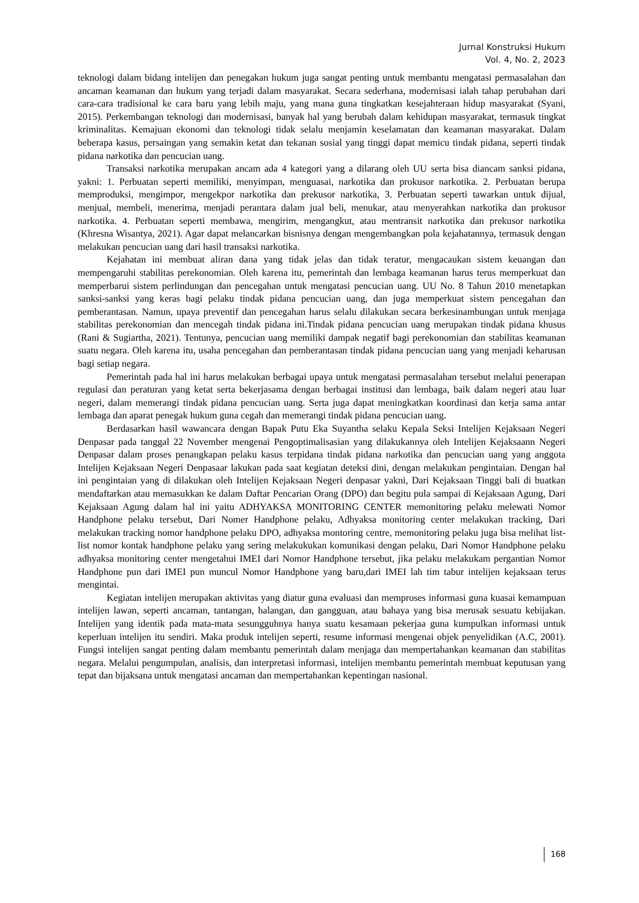Jurnal Konstruksi Hukum
Vol. 4, No. 2, 2023
teknologi dalam bidang intelijen dan penegakan hukum juga sangat penting untuk membantu mengatasi permasalahan dan ancaman keamanan dan hukum yang terjadi dalam masyarakat. Secara sederhana, modernisasi ialah tahap perubahan dari cara-cara tradisional ke cara baru yang lebih maju, yang mana guna tingkatkan kesejahteraan hidup masyarakat (Syani, 2015). Perkembangan teknologi dan modernisasi, banyak hal yang berubah dalam kehidupan masyarakat, termasuk tingkat kriminalitas. Kemajuan ekonomi dan teknologi tidak selalu menjamin keselamatan dan keamanan masyarakat. Dalam beberapa kasus, persaingan yang semakin ketat dan tekanan sosial yang tinggi dapat memicu tindak pidana, seperti tindak pidana narkotika dan pencucian uang.
Transaksi narkotika merupakan ancam ada 4 kategori yang a dilarang oleh UU serta bisa diancam sanksi pidana, yakni: 1. Perbuatan seperti memiliki, menyimpan, menguasai, narkotika dan prokusor narkotika. 2. Perbuatan berupa memproduksi, mengimpor, mengekpor narkotika dan prekusor narkotika, 3. Perbuatan seperti tawarkan untuk dijual, menjual, membeli, menerima, menjadi perantara dalam jual beli, menukar, atau menyerahkan narkotika dan prokusor narkotika. 4. Perbuatan seperti membawa, mengirim, mengangkut, atau mentransit narkotika dan prekusor narkotika (Khresna Wisantya, 2021). Agar dapat melancarkan bisnisnya dengan mengembangkan pola kejahatannya, termasuk dengan melakukan pencucian uang dari hasil transaksi narkotika.
Kejahatan ini membuat aliran dana yang tidak jelas dan tidak teratur, mengacaukan sistem keuangan dan mempengaruhi stabilitas perekonomian. Oleh karena itu, pemerintah dan lembaga keamanan harus terus memperkuat dan memperbarui sistem perlindungan dan pencegahan untuk mengatasi pencucian uang. UU No. 8 Tahun 2010 menetapkan sanksi-sanksi yang keras bagi pelaku tindak pidana pencucian uang, dan juga memperkuat sistem pencegahan dan pemberantasan. Namun, upaya preventif dan pencegahan harus selalu dilakukan secara berkesinambungan untuk menjaga stabilitas perekonomian dan mencegah tindak pidana ini.Tindak pidana pencucian uang merupakan tindak pidana khusus (Rani & Sugiartha, 2021). Tentunya, pencucian uang memiliki dampak negatif bagi perekonomian dan stabilitas keamanan suatu negara. Oleh karena itu, usaha pencegahan dan pemberantasan tindak pidana pencucian uang yang menjadi keharusan bagi setiap negara.
Pemerintah pada hal ini harus melakukan berbagai upaya untuk mengatasi permasalahan tersebut melalui penerapan regulasi dan peraturan yang ketat serta bekerjasama dengan berbagai institusi dan lembaga, baik dalam negeri atau luar negeri, dalam memerangi tindak pidana pencucian uang. Serta juga dapat meningkatkan koordinasi dan kerja sama antar lembaga dan aparat penegak hukum guna cegah dan memerangi tindak pidana pencucian uang.
Berdasarkan hasil wawancara dengan Bapak Putu Eka Suyantha selaku Kepala Seksi Intelijen Kejaksaan Negeri Denpasar pada tanggal 22 November mengenai Pengoptimalisasian yang dilakukannya oleh Intelijen Kejaksaann Negeri Denpasar dalam proses penangkapan pelaku kasus terpidana tindak pidana narkotika dan pencucian uang yang anggota Intelijen Kejaksaan Negeri Denpasaar lakukan pada saat kegiatan deteksi dini, dengan melakukan pengintaian. Dengan hal ini pengintaian yang di dilakukan oleh Intelijen Kejaksaan Negeri denpasar yakni, Dari Kejaksaan Tinggi bali di buatkan mendaftarkan atau memasukkan ke dalam Daftar Pencarian Orang (DPO) dan begitu pula sampai di Kejaksaan Agung, Dari Kejaksaan Agung dalam hal ini yaitu ADHYAKSA MONITORING CENTER memonitoring pelaku melewati Nomor Handphone pelaku tersebut, Dari Nomer Handphone pelaku, Adhyaksa monitoring center melakukan tracking, Dari melakukan tracking nomor handphone pelaku DPO, adhyaksa montoring centre, memonitoring pelaku juga bisa melihat list-list nomor kontak handphone pelaku yang sering melakukukan komunikasi dengan pelaku, Dari Nomor Handphone pelaku adhyaksa monitoring center mengetahui IMEI dari Nomor Handphone tersebut, jika pelaku melakukam pergantian Nomor Handphone pun dari IMEI pun muncul Nomor Handphone yang baru,dari IMEI lah tim tabur intelijen kejaksaan terus mengintai.
Kegiatan intelijen merupakan aktivitas yang diatur guna evaluasi dan memproses informasi guna kuasai kemampuan intelijen lawan, seperti ancaman, tantangan, halangan, dan gangguan, atau bahaya yang bisa merusak sesuatu kebijakan. Intelijen yang identik pada mata-mata sesungguhnya hanya suatu kesamaan pekerjaa guna kumpulkan informasi untuk keperluan intelijen itu sendiri. Maka produk intelijen seperti, resume informasi mengenai objek penyelidikan (A.C, 2001). Fungsi intelijen sangat penting dalam membantu pemerintah dalam menjaga dan mempertahankan keamanan dan stabilitas negara. Melalui pengumpulan, analisis, dan interpretasi informasi, intelijen membantu pemerintah membuat keputusan yang tepat dan bijaksana untuk mengatasi ancaman dan mempertahankan kepentingan nasional.
168